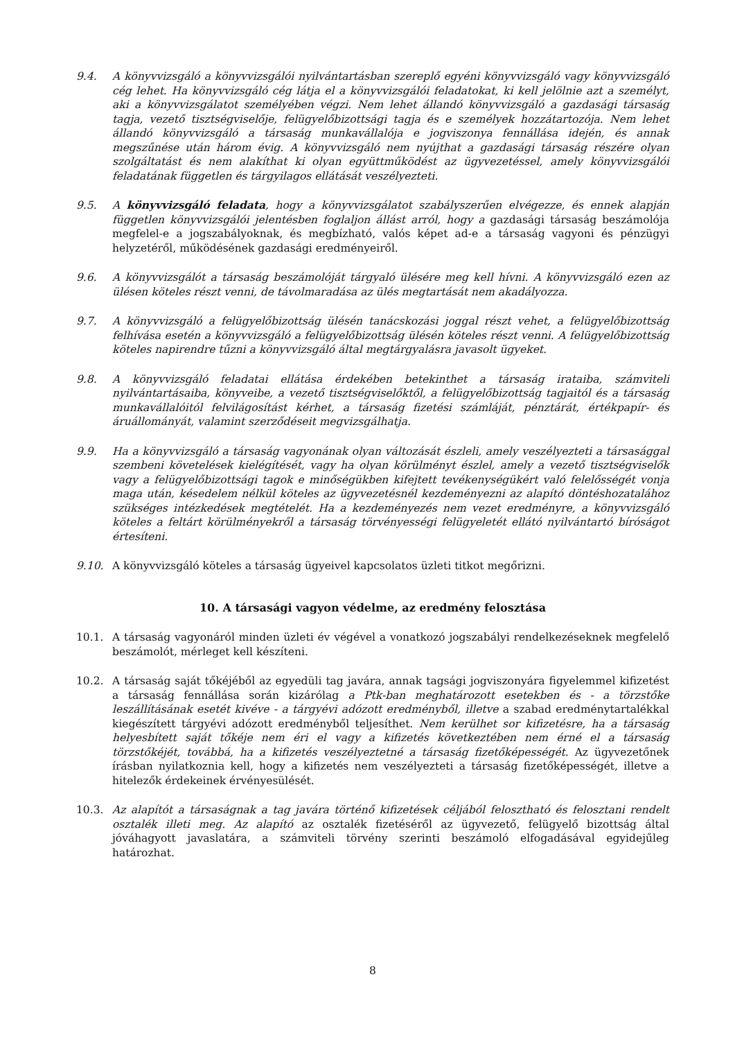9.4. A könyvvizsgáló a könyvvizsgálói nyilvántartásban szereplő egyéni könyvvizsgáló vagy könyvvizsgáló cég lehet. Ha könyvvizsgáló cég látja el a könyvvizsgálói feladatokat, ki kell jelölnie azt a személyt, aki a könyvvizsgálatot személyében végzi. Nem lehet állandó könyvvizsgáló a gazdasági társaság tagja, vezető tisztségviselője, felügyelőbizottsági tagja és e személyek hozzátartozója. Nem lehet állandó könyvvizsgáló a társaság munkavállalója e jogviszonya fennállása idején, és annak megszűnése után három évig. A könyvvizsgáló nem nyújthat a gazdasági társaság részére olyan szolgáltatást és nem alakíthat ki olyan együttműködést az ügyvezetéssel, amely könyvvizsgálói feladatának független és tárgyilagos ellátását veszélyezteti.
9.5. A könyvvizsgáló feladata, hogy a könyvvizsgálatot szabályszerűen elvégezze, és ennek alapján független könyvvizsgálói jelentésben foglaljon állást arról, hogy a gazdasági társaság beszámolója megfelel-e a jogszabályoknak, és megbízható, valós képet ad-e a társaság vagyoni és pénzügyi helyzetéről, működésének gazdasági eredményeiről.
9.6. A könyvvizsgálót a társaság beszámolóját tárgyaló ülésére meg kell hívni. A könyvvizsgáló ezen az ülésen köteles részt venni, de távolmaradása az ülés megtartását nem akadályozza.
9.7. A könyvvizsgáló a felügyelőbizottság ülésén tanácskozási joggal részt vehet, a felügyelőbizottság felhívása esetén a könyvvizsgáló a felügyelőbizottság ülésén köteles részt venni. A felügyelőbizottság köteles napirendre tűzni a könyvvizsgáló által megtárgyalásra javasolt ügyeket.
9.8. A könyvvizsgáló feladatai ellátása érdekében betekinthet a társaság irataiba, számviteli nyilvántartásaiba, könyveibe, a vezető tisztségviselőktől, a felügyelőbizottság tagjaitól és a társaság munkavállalóitól felvilágosítást kérhet, a társaság fizetési számláját, pénztárát, értékpapír- és áruállományát, valamint szerződéseit megvizsgálhatja.
9.9. Ha a könyvvizsgáló a társaság vagyonának olyan változását észleli, amely veszélyezteti a társasággal szembeni követelések kielégítését, vagy ha olyan körülményt észlel, amely a vezető tisztségviselők vagy a felügyelőbizottsági tagok e minőségükben kifejtett tevékenységükért való felelősségét vonja maga után, késedelem nélkül köteles az ügyvezetésnél kezdeményezni az alapító döntéshozatalához szükséges intézkedések megtételét. Ha a kezdeményezés nem vezet eredményre, a könyvvizsgáló köteles a feltárt körülményekről a társaság törvényességi felügyeletét ellátó nyilvántartó bíróságot értesíteni.
9.10. A könyvvizsgáló köteles a társaság ügyeivel kapcsolatos üzleti titkot megőrizni.
10. A társasági vagyon védelme, az eredmény felosztása
10.1. A társaság vagyonáról minden üzleti év végével a vonatkozó jogszabályi rendelkezéseknek megfelelő beszámolót, mérleget kell készíteni.
10.2. A társaság saját tőkéjéből az egyedüli tag javára, annak tagsági jogviszonyára figyelemmel kifizetést a társaság fennállása során kizárólag a Ptk-ban meghatározott esetekben és - a törzstőke leszállításának esetét kivéve - a tárgyévi adózott eredményből, illetve a szabad eredménytartalékkal kiegészített tárgyévi adózott eredményből teljesíthet. Nem kerülhet sor kifizetésre, ha a társaság helyesbített saját tőkéje nem éri el vagy a kifizetés következtében nem érné el a társaság törzstőkéjét, továbbá, ha a kifizetés veszélyeztetné a társaság fizetőképességét. Az ügyvezetőnek írásban nyilatkoznia kell, hogy a kifizetés nem veszélyezteti a társaság fizetőképességét, illetve a hitelezők érdekeinek érvényesülését.
10.3. Az alapítót a társaságnak a tag javára történő kifizetések céljából felosztható és felosztani rendelt osztalék illeti meg. Az alapító az osztalék fizetéséről az ügyvezető, felügyelő bizottság által jóváhagyott javaslatára, a számviteli törvény szerinti beszámoló elfogadásával egyidejűleg határozhat.
8